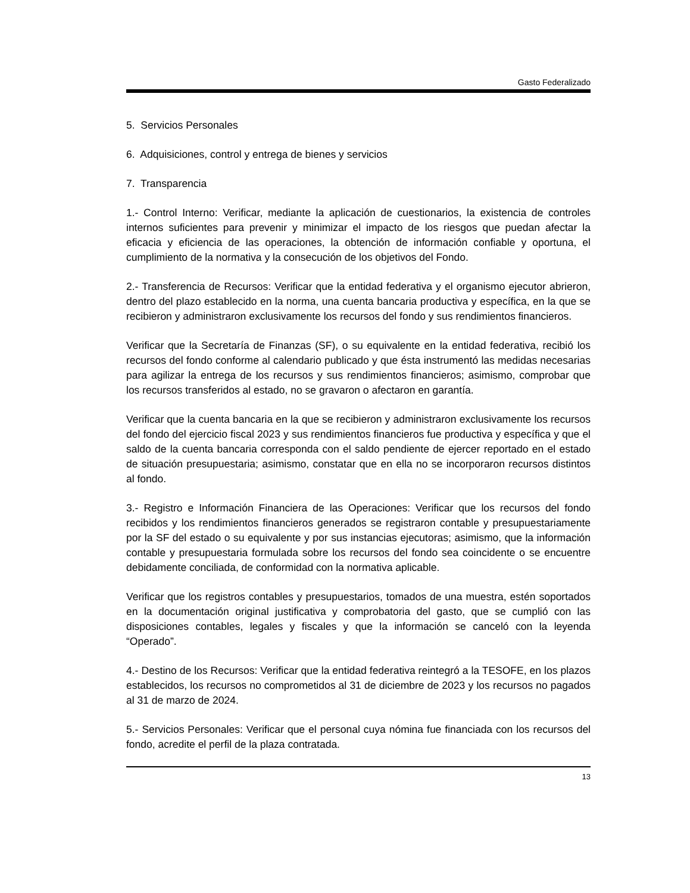Gasto Federalizado
5. Servicios Personales
6. Adquisiciones, control y entrega de bienes y servicios
7. Transparencia
1.- Control Interno: Verificar, mediante la aplicación de cuestionarios, la existencia de controles internos suficientes para prevenir y minimizar el impacto de los riesgos que puedan afectar la eficacia y eficiencia de las operaciones, la obtención de información confiable y oportuna, el cumplimiento de la normativa y la consecución de los objetivos del Fondo.
2.- Transferencia de Recursos: Verificar que la entidad federativa y el organismo ejecutor abrieron, dentro del plazo establecido en la norma, una cuenta bancaria productiva y específica, en la que se recibieron y administraron exclusivamente los recursos del fondo y sus rendimientos financieros.
Verificar que la Secretaría de Finanzas (SF), o su equivalente en la entidad federativa, recibió los recursos del fondo conforme al calendario publicado y que ésta instrumentó las medidas necesarias para agilizar la entrega de los recursos y sus rendimientos financieros; asimismo, comprobar que los recursos transferidos al estado, no se gravaron o afectaron en garantía.
Verificar que la cuenta bancaria en la que se recibieron y administraron exclusivamente los recursos del fondo del ejercicio fiscal 2023 y sus rendimientos financieros fue productiva y específica y que el saldo de la cuenta bancaria corresponda con el saldo pendiente de ejercer reportado en el estado de situación presupuestaria; asimismo, constatar que en ella no se incorporaron recursos distintos al fondo.
3.- Registro e Información Financiera de las Operaciones: Verificar que los recursos del fondo recibidos y los rendimientos financieros generados se registraron contable y presupuestariamente por la SF del estado o su equivalente y por sus instancias ejecutoras; asimismo, que la información contable y presupuestaria formulada sobre los recursos del fondo sea coincidente o se encuentre debidamente conciliada, de conformidad con la normativa aplicable.
Verificar que los registros contables y presupuestarios, tomados de una muestra, estén soportados en la documentación original justificativa y comprobatoria del gasto, que se cumplió con las disposiciones contables, legales y fiscales y que la información se canceló con la leyenda “Operado”.
4.- Destino de los Recursos: Verificar que la entidad federativa reintegró a la TESOFE, en los plazos establecidos, los recursos no comprometidos al 31 de diciembre de 2023 y los recursos no pagados al 31 de marzo de 2024.
5.- Servicios Personales: Verificar que el personal cuya nómina fue financiada con los recursos del fondo, acredite el perfil de la plaza contratada.
13